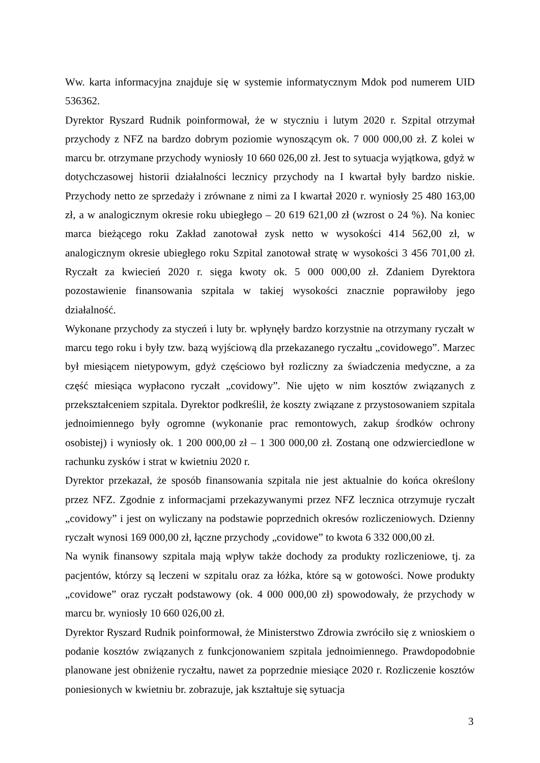Ww. karta informacyjna znajduje się w systemie informatycznym Mdok pod numerem UID 536362.
Dyrektor Ryszard Rudnik poinformował, że w styczniu i lutym 2020 r. Szpital otrzymał przychody z NFZ na bardzo dobrym poziomie wynoszącym ok. 7 000 000,00 zł. Z kolei w marcu br. otrzymane przychody wyniosły 10 660 026,00 zł. Jest to sytuacja wyjątkowa, gdyż w dotychczasowej historii działalności lecznicy przychody na I kwartał były bardzo niskie. Przychody netto ze sprzedaży i zrównane z nimi za I kwartał 2020 r. wyniosły 25 480 163,00 zł, a w analogicznym okresie roku ubiegłego – 20 619 621,00 zł (wzrost o 24 %). Na koniec marca bieżącego roku Zakład zanotował zysk netto w wysokości 414 562,00 zł, w analogicznym okresie ubiegłego roku Szpital zanotował stratę w wysokości 3 456 701,00 zł. Ryczałt za kwiecień 2020 r. sięga kwoty ok. 5 000 000,00 zł. Zdaniem Dyrektora pozostawienie finansowania szpitala w takiej wysokości znacznie poprawiłoby jego działalność.
Wykonane przychody za styczeń i luty br. wpłynęły bardzo korzystnie na otrzymany ryczałt w marcu tego roku i były tzw. bazą wyjściową dla przekazanego ryczałtu „covidowego”. Marzec był miesiącem nietypowym, gdyż częściowo był rozliczny za świadczenia medyczne, a za część miesiąca wypłacono ryczałt „covidowy”. Nie ujęto w nim kosztów związanych z przekształceniem szpitala. Dyrektor podkreślił, że koszty związane z przystosowaniem szpitala jednoimiennego były ogromne (wykonanie prac remontowych, zakup środków ochrony osobistej) i wyniosły ok. 1 200 000,00 zł – 1 300 000,00 zł. Zostaną one odzwierciedlone w rachunku zysków i strat w kwietniu 2020 r.
Dyrektor przekazał, że sposób finansowania szpitala nie jest aktualnie do końca określony przez NFZ. Zgodnie z informacjami przekazywanymi przez NFZ lecznica otrzymuje ryczałt „covidowy” i jest on wyliczany na podstawie poprzednich okresów rozliczeniowych. Dzienny ryczałt wynosi 169 000,00 zł, łączne przychody „covidowe” to kwota 6 332 000,00 zł.
Na wynik finansowy szpitala mają wpływ także dochody za produkty rozliczeniowe, tj. za pacjentów, którzy są leczeni w szpitalu oraz za łóżka, które są w gotowości. Nowe produkty „covidowe” oraz ryczałt podstawowy (ok. 4 000 000,00 zł) spowodowały, że przychody w marcu br. wyniosły 10 660 026,00 zł.
Dyrektor Ryszard Rudnik poinformował, że Ministerstwo Zdrowia zwróciło się z wnioskiem o podanie kosztów związanych z funkcjonowaniem szpitala jednoimiennego. Prawdopodobnie planowane jest obniżenie ryczałtu, nawet za poprzednie miesiące 2020 r. Rozliczenie kosztów poniesionych w kwietniu br. zobrazuje, jak kształtuje się sytuacja
3